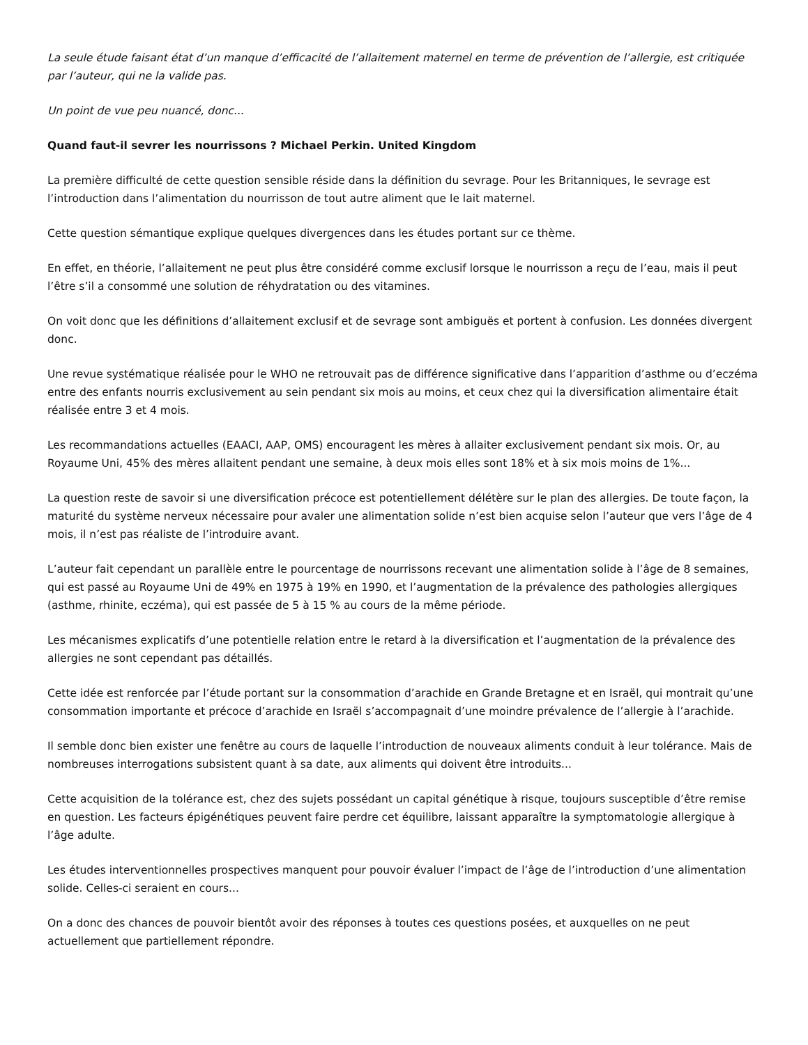La seule étude faisant état d’un manque d’efficacité de l’allaitement maternel en terme de prévention de l’allergie, est critiquée par l’auteur, qui ne la valide pas.
Un point de vue peu nuancé, donc...
Quand faut-il sevrer les nourrissons ? Michael Perkin. United Kingdom
La première difficulté de cette question sensible réside dans la définition du sevrage. Pour les Britanniques, le sevrage est l’introduction dans l’alimentation du nourrisson de tout autre aliment que le lait maternel.
Cette question sémantique explique quelques divergences dans les études portant sur ce thème.
En effet, en théorie, l’allaitement ne peut plus être considéré comme exclusif lorsque le nourrisson a reçu de l’eau, mais il peut l’être s’il a consommé une solution de réhydratation ou des vitamines.
On voit donc que les définitions d’allaitement exclusif et de sevrage sont ambiguës et portent à confusion. Les données divergent donc.
Une revue systématique réalisée pour le WHO ne retrouvait pas de différence significative dans l’apparition d’asthme ou d’eczéma entre des enfants nourris exclusivement au sein pendant six mois au moins, et ceux chez qui la diversification alimentaire était réalisée entre 3 et 4 mois.
Les recommandations actuelles (EAACI, AAP, OMS) encouragent les mères à allaiter exclusivement pendant six mois. Or, au Royaume Uni, 45% des mères allaitent pendant une semaine, à deux mois elles sont 18% et à six mois moins de 1%...
La question reste de savoir si une diversification précoce est potentiellement délétère sur le plan des allergies. De toute façon, la maturité du système nerveux nécessaire pour avaler une alimentation solide n’est bien acquise selon l’auteur que vers l’âge de 4 mois, il n’est pas réaliste de l’introduire avant.
L’auteur fait cependant un parallèle entre le pourcentage de nourrissons recevant une alimentation solide à l’âge de 8 semaines, qui est passé au Royaume Uni de 49% en 1975 à 19% en 1990, et l’augmentation de la prévalence des pathologies allergiques (asthme, rhinite, eczéma), qui est passée de 5 à 15 % au cours de la même période.
Les mécanismes explicatifs d’une potentielle relation entre le retard à la diversification et l’augmentation de la prévalence des allergies ne sont cependant pas détaillés.
Cette idée est renforcée par l’étude portant sur la consommation d’arachide en Grande Bretagne et en Israël, qui montrait qu’une consommation importante et précoce d’arachide en Israël s’accompagnait d’une moindre prévalence de l’allergie à l’arachide.
Il semble donc bien exister une fenêtre au cours de laquelle l’introduction de nouveaux aliments conduit à leur tolérance. Mais de nombreuses interrogations subsistent quant à sa date, aux aliments qui doivent être introduits...
Cette acquisition de la tolérance est, chez des sujets possédant un capital génétique à risque, toujours susceptible d’être remise en question. Les facteurs épigénétiques peuvent faire perdre cet équilibre, laissant apparaître la symptomatologie allergique à l’âge adulte.
Les études interventionnelles prospectives manquent pour pouvoir évaluer l’impact de l’âge de l’introduction d’une alimentation solide. Celles-ci seraient en cours...
On a donc des chances de pouvoir bientôt avoir des réponses à toutes ces questions posées, et auxquelles on ne peut actuellement que partiellement répondre.